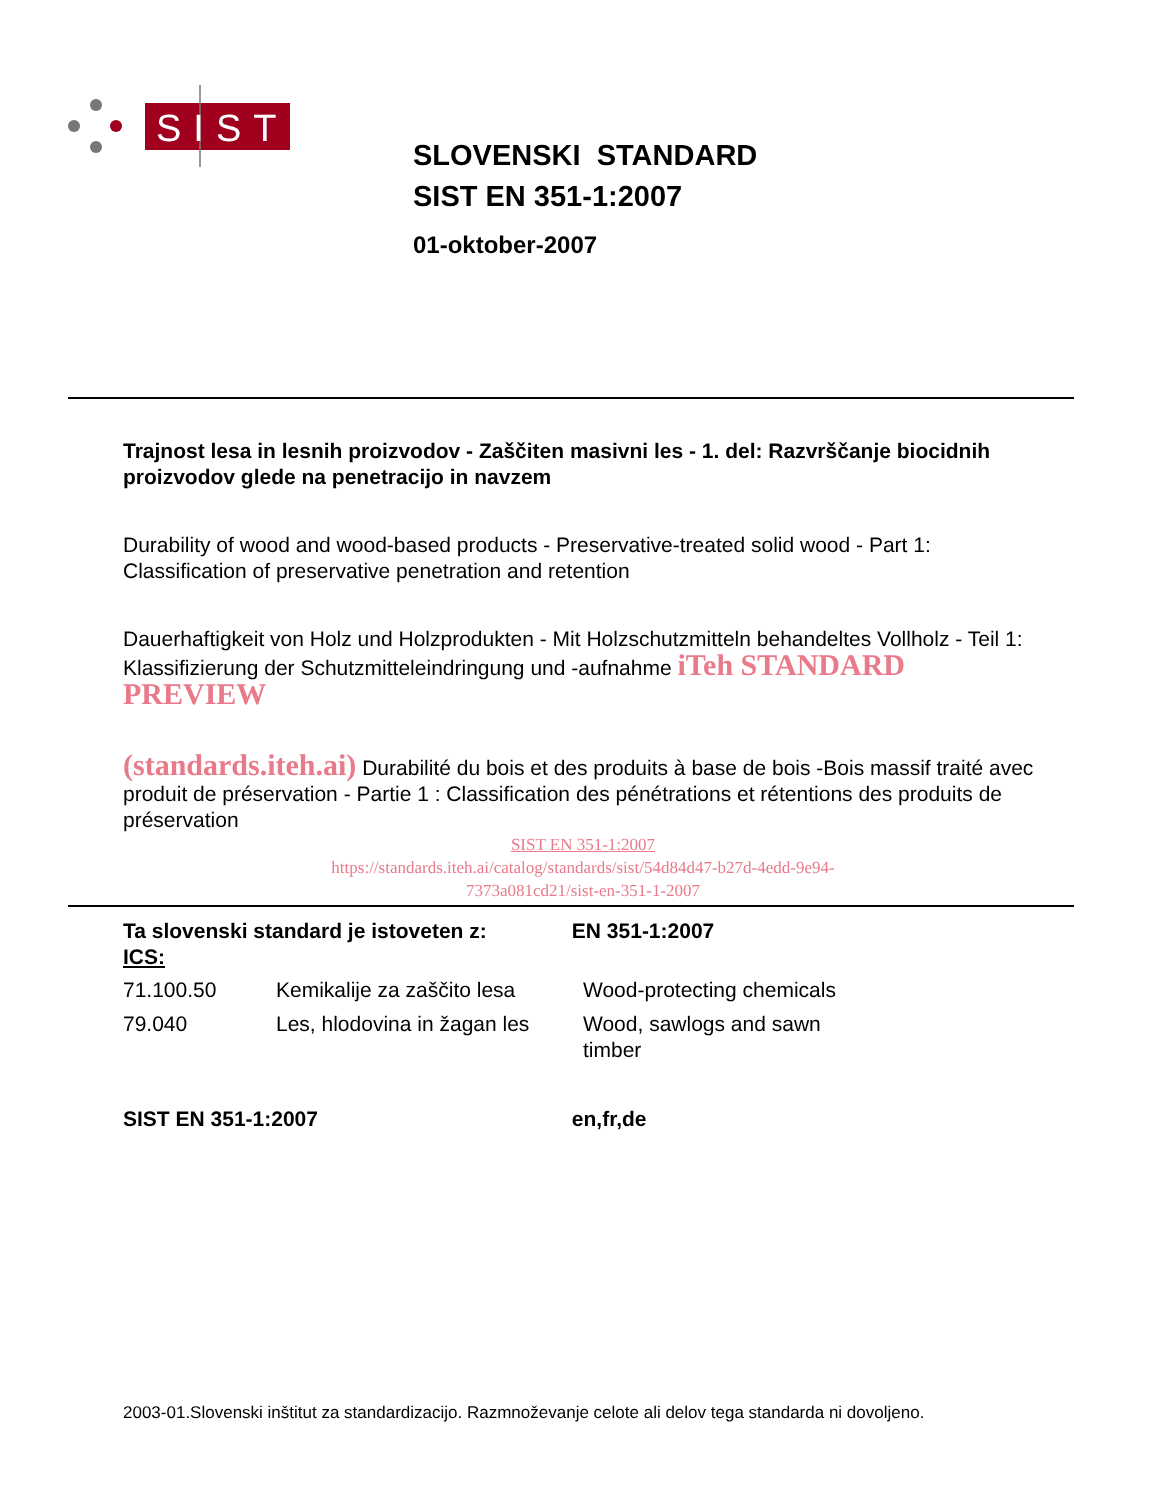SIST
SLOVENSKI STANDARD
SIST EN 351-1:2007
01-oktober-2007
Trajnost lesa in lesnih proizvodov - Zaščiten masivni les - 1. del: Razvrščanje biocidnih proizvodov glede na penetracijo in navzem
Durability of wood and wood-based products - Preservative-treated solid wood - Part 1: Classification of preservative penetration and retention
Dauerhaftigkeit von Holz und Holzprodukten - Mit Holzschutzmitteln behandeltes Vollholz - Teil 1: Klassifizierung der Schutzmitteleindringung und -aufnahme iTeh STANDARD PREVIEW
(standards.iteh.ai) Durabilité du bois et des produits à base de bois -Bois massif traité avec produit de préservation - Partie 1 : Classification des pénétrations et rétentions des produits de préservation
SIST EN 351-1:2007
https://standards.iteh.ai/catalog/standards/sist/54d84d47-b27d-4edd-9e94-
7373a081cd21/sist-en-351-1-2007
Ta slovenski standard je istoveten z: EN 351-1:2007
ICS:
| 71.100.50 | Kemikalije za zaščito lesa | Wood-protecting chemicals |
| 79.040 | Les, hlodovina in žagan les | Wood, sawlogs and sawn timber |
SIST EN 351-1:2007 en,fr,de
2003-01.Slovenski inštitut za standardizacijo. Razmnoževanje celote ali delov tega standarda ni dovoljeno.